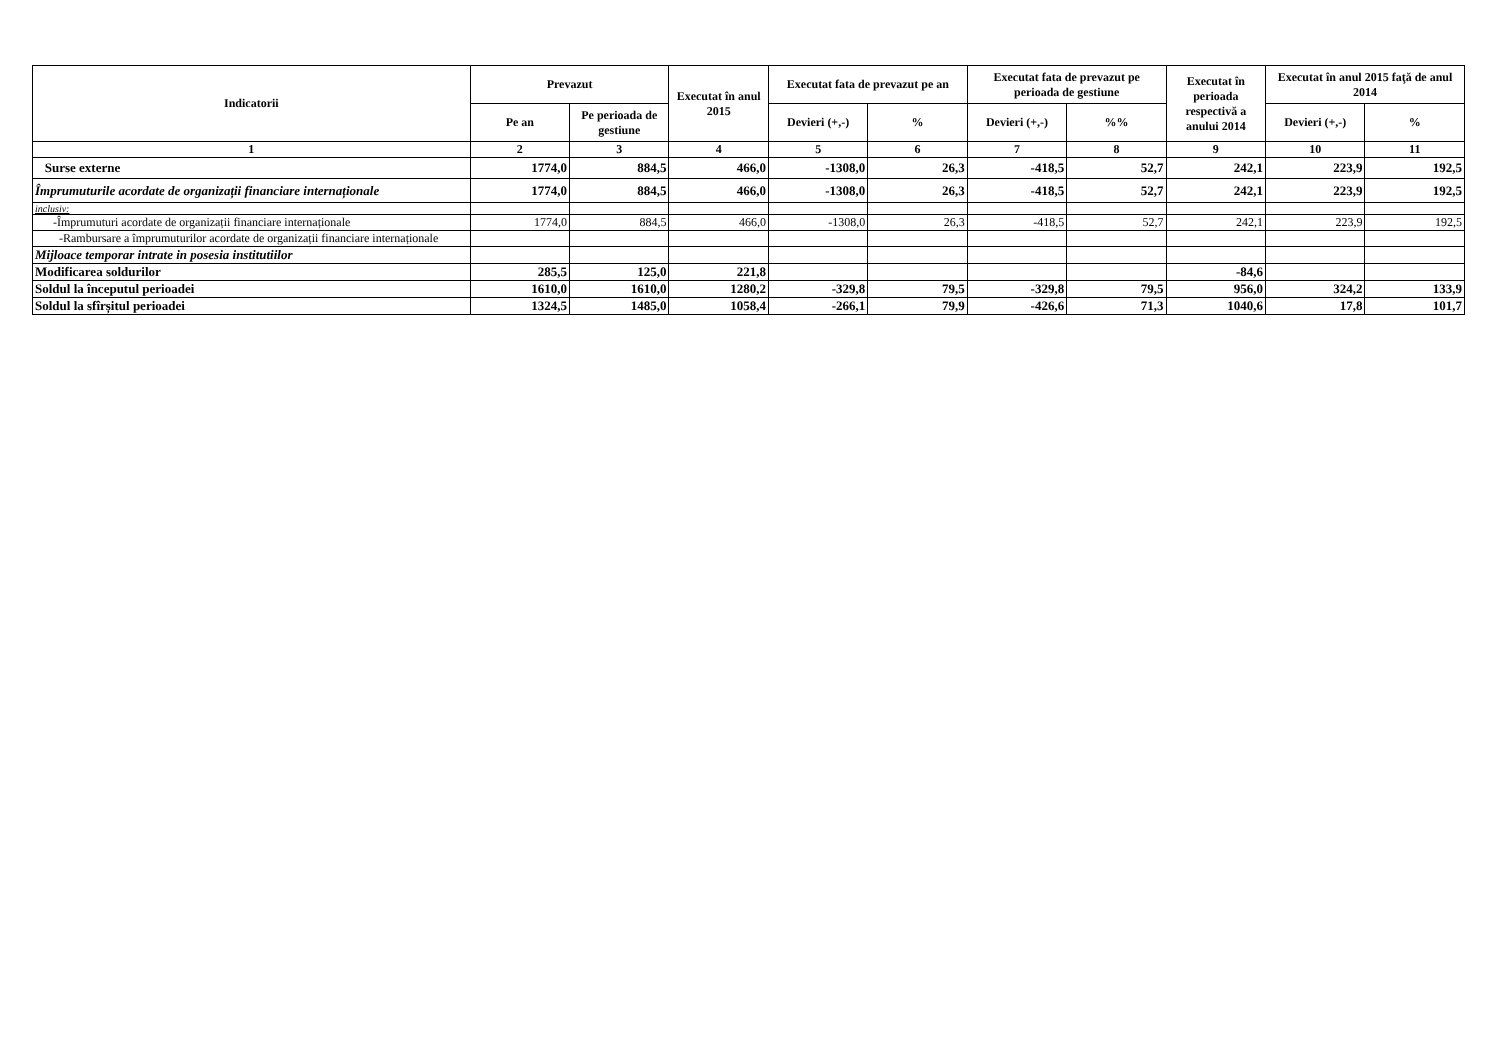| Indicatorii | Prevazut | | Executat în anul 2015 | Executat fata de prevazut pe an | | Executat fata de prevazut pe perioada de gestiune | | Executat în perioada respectivă a anului 2014 | Executat în anul 2015 faţă de anul 2014 | |
| --- | --- | --- | --- | --- | --- | --- | --- | --- | --- | --- |
| | Pe an | Pe perioada de gestiune | | Devieri (+,-) | % | Devieri (+,-) | %% | | Devieri (+,-) | % |
| 1 | 2 | 3 | 4 | 5 | 6 | 7 | 8 | 9 | 10 | 11 |
| Surse externe | 1774,0 | 884,5 | 466,0 | -1308,0 | 26,3 | -418,5 | 52,7 | 242,1 | 223,9 | 192,5 |
| Împrumuturile acordate de organizații financiare internaționale | 1774,0 | 884,5 | 466,0 | -1308,0 | 26,3 | -418,5 | 52,7 | 242,1 | 223,9 | 192,5 |
| inclusiv: | | | | | | | | | | |
| -Împrumuturi acordate de organizații financiare internaționale | 1774,0 | 884,5 | 466,0 | -1308,0 | 26,3 | -418,5 | 52,7 | 242,1 | 223,9 | 192,5 |
| -Rambursare a împrumuturilor acordate de organizații financiare internaționale | | | | | | | | | | |
| Mijloace temporar intrate in posesia institutiilor | | | | | | | | | | |
| Modificarea soldurilor | 285,5 | 125,0 | 221,8 | | | | | -84,6 | | |
| Soldul la începutul perioadei | 1610,0 | 1610,0 | 1280,2 | -329,8 | 79,5 | -329,8 | 79,5 | 956,0 | 324,2 | 133,9 |
| Soldul la sfîrșitul perioadei | 1324,5 | 1485,0 | 1058,4 | -266,1 | 79,9 | -426,6 | 71,3 | 1040,6 | 17,8 | 101,7 |